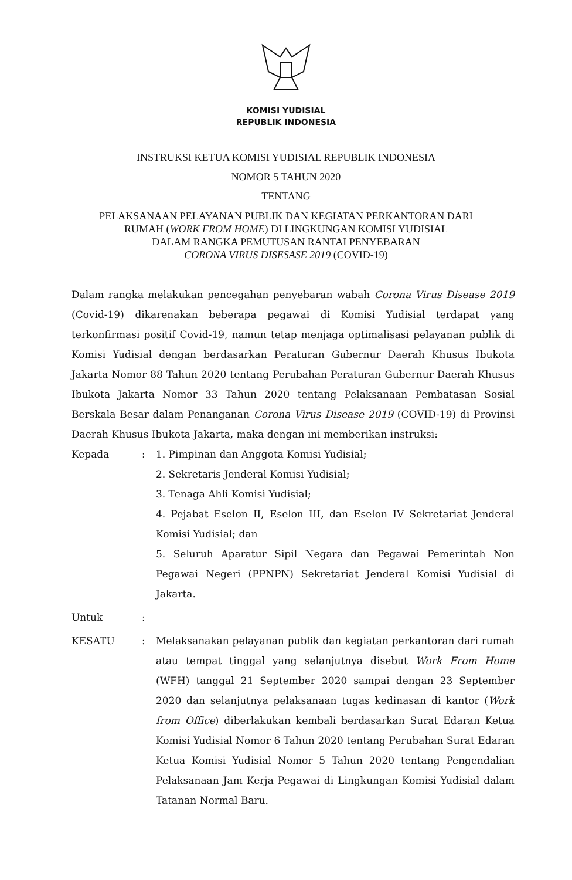KOMISI YUDISIAL
REPUBLIK INDONESIA
INSTRUKSI KETUA KOMISI YUDISIAL REPUBLIK INDONESIA
NOMOR 5 TAHUN 2020
TENTANG
PELAKSANAAN PELAYANAN PUBLIK DAN KEGIATAN PERKANTORAN DARI
RUMAH (WORK FROM HOME) DI LINGKUNGAN KOMISI YUDISIAL
DALAM RANGKA PEMUTUSAN RANTAI PENYEBARAN
CORONA VIRUS DISESASE 2019 (COVID-19)
Dalam rangka melakukan pencegahan penyebaran wabah Corona Virus Disease 2019 (Covid-19) dikarenakan beberapa pegawai di Komisi Yudisial terdapat yang terkonfirmasi positif Covid-19, namun tetap menjaga optimalisasi pelayanan publik di Komisi Yudisial dengan berdasarkan Peraturan Gubernur Daerah Khusus Ibukota Jakarta Nomor 88 Tahun 2020 tentang Perubahan Peraturan Gubernur Daerah Khusus Ibukota Jakarta Nomor 33 Tahun 2020 tentang Pelaksanaan Pembatasan Sosial Berskala Besar dalam Penanganan Corona Virus Disease 2019 (COVID-19) di Provinsi Daerah Khusus Ibukota Jakarta, maka dengan ini memberikan instruksi:
Kepada : 1. Pimpinan dan Anggota Komisi Yudisial;
2. Sekretaris Jenderal Komisi Yudisial;
3. Tenaga Ahli Komisi Yudisial;
4. Pejabat Eselon II, Eselon III, dan Eselon IV Sekretariat Jenderal Komisi Yudisial; dan
5. Seluruh Aparatur Sipil Negara dan Pegawai Pemerintah Non Pegawai Negeri (PPNPN) Sekretariat Jenderal Komisi Yudisial di Jakarta.
Untuk :
KESATU : Melaksanakan pelayanan publik dan kegiatan perkantoran dari rumah atau tempat tinggal yang selanjutnya disebut Work From Home (WFH) tanggal 21 September 2020 sampai dengan 23 September 2020 dan selanjutnya pelaksanaan tugas kedinasan di kantor (Work from Office) diberlakukan kembali berdasarkan Surat Edaran Ketua Komisi Yudisial Nomor 6 Tahun 2020 tentang Perubahan Surat Edaran Ketua Komisi Yudisial Nomor 5 Tahun 2020 tentang Pengendalian Pelaksanaan Jam Kerja Pegawai di Lingkungan Komisi Yudisial dalam Tatanan Normal Baru.